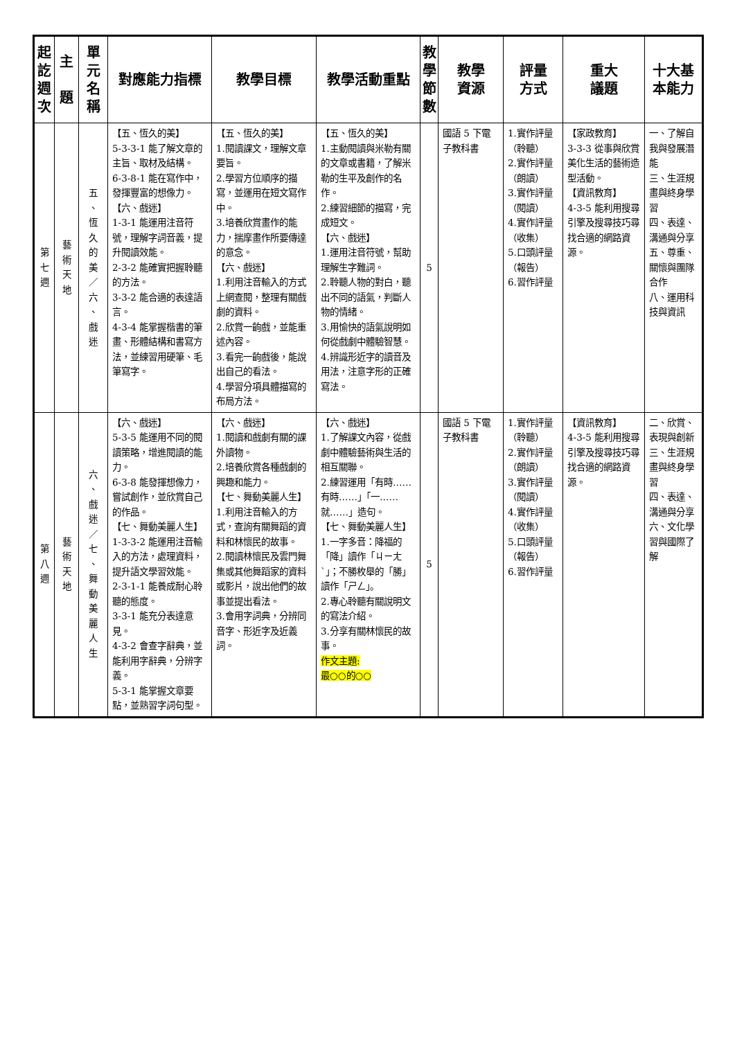| 起 訖 週 次 | 主 題 | 單 元 名 稱 | 對應能力指標 | 教學目標 | 教學活動重點 | 教 學 節 數 | 教學 資源 | 評量 方式 | 重大 議題 | 十大基 本能力 |
| --- | --- | --- | --- | --- | --- | --- | --- | --- | --- | --- |
| 第 七 週 | 藝 術 天 地 | 五 、 恆 久 的 美 ／ 六 、 戲 迷 | 【五、恆久的美】 5-3-3-1 能了解文章的主旨、取材及結構。 6-3-8-1 能在寫作中，發揮豐富的想像力。 【六、戲迷】 1-3-1 能運用注音符號，理解字詞音義，提升閱讀效能。 2-3-2 能確實把握聆聽的方法。 3-3-2 能合適的表達語言。 4-3-4 能掌握楷書的筆畫、形體結構和書寫方法，並練習用硬筆、毛筆寫字。 | 【五、恆久的美】 1.閱讀課文，理解文章要旨。 2.學習方位順序的描寫，並運用在短文寫作中。 3.培養欣賞畫作的能力，揣摩畫作所要傳達的意念。 【六、戲迷】 1.利用注音輸入的方式上網查閱，整理有關戲劇的資料。 2.欣賞一齣戲，並能重述內容。 3.看完一齣戲後，能說出自己的看法。 4.學習分項具體描寫的布局方法。 | 【五、恆久的美】 1.主動閱讀與米勒有關的文章或書籍，了解米勒的生平及創作的名作。 2.練習細節的描寫，完成短文。 【六、戲迷】 1.運用注音符號，幫助理解生字難詞。 2.聆聽人物的對白，聽出不同的語氣，判斷人物的情緒。 3.用愉快的語氣說明如何從戲劇中體驗智慧。 4.辨識形近字的讀音及用法，注意字形的正確寫法。 | 5 | 國語 5 下電子教科書 | 1.實作評量（聆聽） 2.實作評量（朗讀） 3.實作評量（閱讀） 4.實作評量（收集） 5.口頭評量（報告） 6.習作評量 | 【家政教育】 3-3-3 從事與欣賞美化生活的藝術造型活動。 【資訊教育】 4-3-5 能利用搜尋引擎及搜尋技巧尋找合適的網路資源。 | 一、了解自我與發展潛能 三、生涯規畫與終身學習 四、表達、溝通與分享 五、尊重、關懷與團隊合作 八、運用科技與資訊 |
| 第 八 週 | 藝 術 天 地 | 六 、 戲 迷 ／ 七 、 舞 動 美 麗 人 生 | 【六、戲迷】 5-3-5 能運用不同的閱讀策略，增進閱讀的能力。 6-3-8 能發揮想像力，嘗試創作，並欣賞自己的作品。 【七、舞動美麗人生】 1-3-3-2 能運用注音輸入的方法，處理資料，提升語文學習效能。 2-3-1-1 能養成耐心聆聽的態度。 3-3-1 能充分表達意見。 4-3-2 會查字辭典，並能利用字辭典，分辨字義。 5-3-1 能掌握文章要點，並熟習字詞句型。 | 【六、戲迷】 1.閱讀和戲劇有關的課外讀物。 2.培養欣賞各種戲劇的興趣和能力。 【七、舞動美麗人生】 1.利用注音輸入的方式，查詢有關舞蹈的資料和林懷民的故事。 2.閱讀林懷民及雲門舞集或其他舞蹈家的資料或影片，說出他們的故事並提出看法。 3.會用字詞典，分辨同音字、形近字及近義詞。 | 【六、戲迷】 1.了解課文內容，從戲劇中體驗藝術與生活的相互關聯。 2.練習運用「有時……有時……」「一……就……」造句。 【七、舞動美麗人生】 1.一字多音：降福的「降」讀作「ㄐㄧㄤˋ」；不勝枚舉的「勝」讀作「ㄕㄥ」。 2.專心聆聽有關說明文的寫法介紹。 3.分享有關林懷民的故事。 作文主題: 最○○的○○ | 5 | 國語 5 下電子教科書 | 1.實作評量（聆聽） 2.實作評量（朗讀） 3.實作評量（閱讀） 4.實作評量（收集） 5.口頭評量（報告） 6.習作評量 | 【資訊教育】 4-3-5 能利用搜尋引擎及搜尋技巧尋找合適的網路資源。 | 二、欣賞、表現與創新 三、生涯規畫與終身學習 四、表達、溝通與分享 六、文化學習與國際了解 |